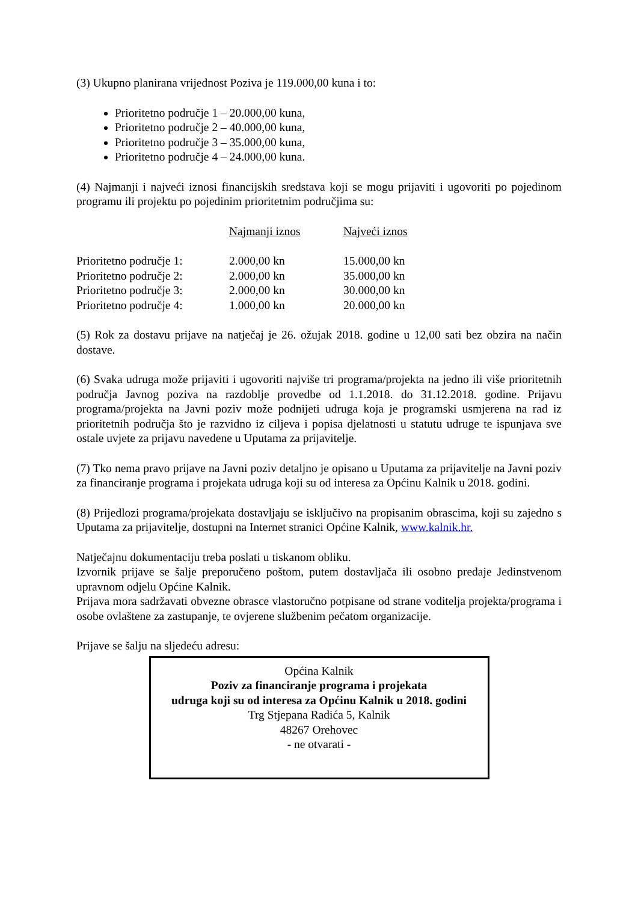(3) Ukupno planirana vrijednost Poziva je 119.000,00 kuna i to:
Prioritetno područje 1 – 20.000,00 kuna,
Prioritetno područje 2 – 40.000,00 kuna,
Prioritetno područje 3 – 35.000,00 kuna,
Prioritetno područje 4 – 24.000,00 kuna.
(4) Najmanji i najveći iznosi financijskih sredstava koji se mogu prijaviti i ugovoriti po pojedinom programu ili projektu po pojedinim prioritetnim područjima su:
| | Najmanji iznos | Najveći iznos |
| --- | --- | --- |
| Prioritetno područje 1: | 2.000,00 kn | 15.000,00 kn |
| Prioritetno područje 2: | 2.000,00 kn | 35.000,00 kn |
| Prioritetno područje 3: | 2.000,00 kn | 30.000,00 kn |
| Prioritetno područje 4: | 1.000,00 kn | 20.000,00 kn |
(5) Rok za dostavu prijave na natječaj je 26. ožujak 2018. godine u 12,00 sati bez obzira na način dostave.
(6) Svaka udruga može prijaviti i ugovoriti najviše tri programa/projekta na jedno ili više prioritetnih područja Javnog poziva na razdoblje provedbe od 1.1.2018. do 31.12.2018. godine. Prijavu programa/projekta na Javni poziv može podnijeti udruga koja je programski usmjerena na rad iz prioritetnih područja što je razvidno iz ciljeva i popisa djelatnosti u statutu udruge te ispunjava sve ostale uvjete za prijavu navedene u Uputama za prijavitelje.
(7) Tko nema pravo prijave na Javni poziv detaljno je opisano u Uputama za prijavitelje na Javni poziv za financiranje programa i projekata udruga koji su od interesa za Općinu Kalnik u 2018. godini.
(8) Prijedlozi programa/projekata dostavljaju se isključivo na propisanim obrascima, koji su zajedno s Uputama za prijavitelje, dostupni na Internet stranici Općine Kalnik, www.kalnik.hr.
Natječajnu dokumentaciju treba poslati u tiskanom obliku.
Izvornik prijave se šalje preporučeno poštom, putem dostavljača ili osobno predaje Jedinstvenom upravnom odjelu Općine Kalnik.
Prijava mora sadržavati obvezne obrasce vlastoručno potpisane od strane voditelja projekta/programa i osobe ovlaštene za zastupanje, te ovjerene službenim pečatom organizacije.
Prijave se šalju na sljedeću adresu:
Općina Kalnik
Poziv za financiranje programa i projekata
udruga koji su od interesa za Općinu Kalnik u 2018. godini
Trg Stjepana Radića 5, Kalnik
48267 Orehovec
- ne otvarati -